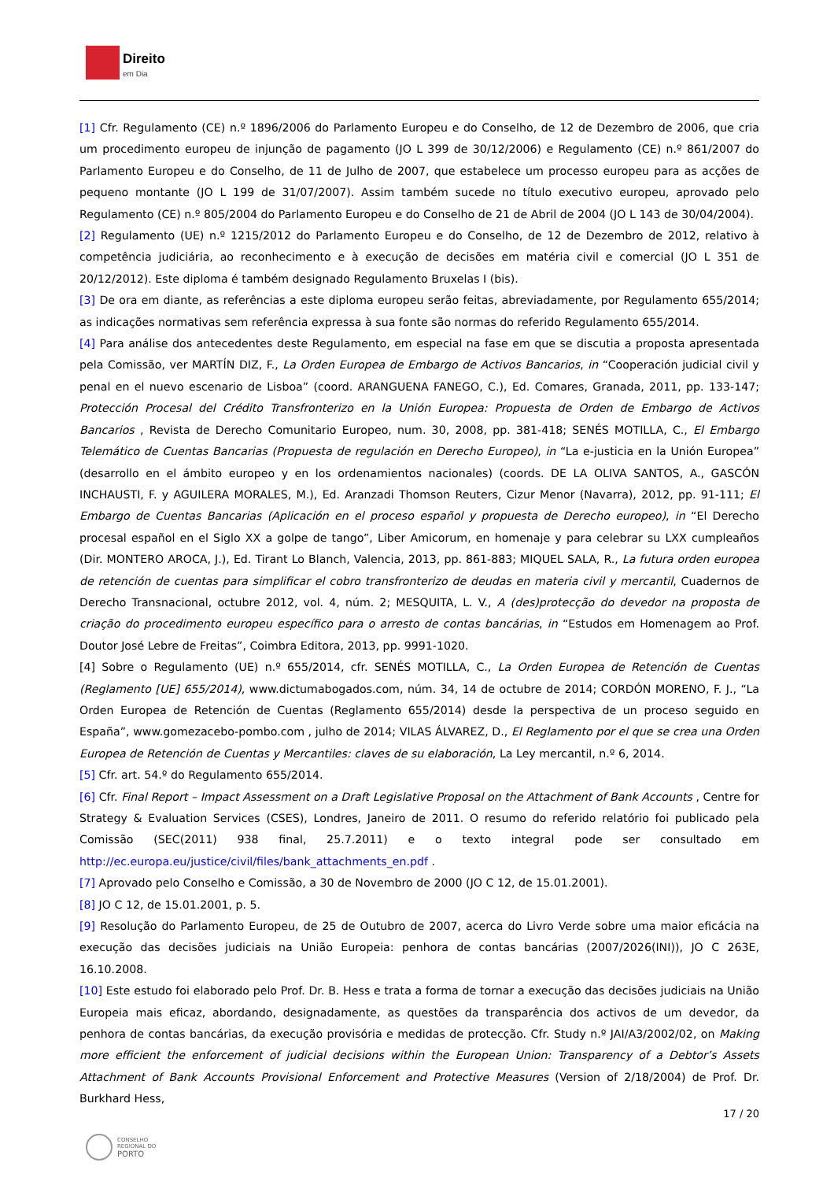Direito
em Dia
[1] Cfr. Regulamento (CE) n.º 1896/2006 do Parlamento Europeu e do Conselho, de 12 de Dezembro de 2006, que cria um procedimento europeu de injunção de pagamento (JO L 399 de 30/12/2006) e Regulamento (CE) n.º 861/2007 do Parlamento Europeu e do Conselho, de 11 de Julho de 2007, que estabelece um processo europeu para as acções de pequeno montante (JO L 199 de 31/07/2007). Assim também sucede no título executivo europeu, aprovado pelo Regulamento (CE) n.º 805/2004 do Parlamento Europeu e do Conselho de 21 de Abril de 2004 (JO L 143 de 30/04/2004).
[2] Regulamento (UE) n.º 1215/2012 do Parlamento Europeu e do Conselho, de 12 de Dezembro de 2012, relativo à competência judiciária, ao reconhecimento e à execução de decisões em matéria civil e comercial (JO L 351 de 20/12/2012). Este diploma é também designado Regulamento Bruxelas I (bis).
[3] De ora em diante, as referências a este diploma europeu serão feitas, abreviadamente, por Regulamento 655/2014; as indicações normativas sem referência expressa à sua fonte são normas do referido Regulamento 655/2014.
[4] Para análise dos antecedentes deste Regulamento, em especial na fase em que se discutia a proposta apresentada pela Comissão, ver MARTÍN DIZ, F., La Orden Europea de Embargo de Activos Bancarios, in “Cooperación judicial civil y penal en el nuevo escenario de Lisboa” (coord. ARANGUENA FANEGO, C.), Ed. Comares, Granada, 2011, pp. 133-147; Protección Procesal del Crédito Transfronterizo en la Unión Europea: Propuesta de Orden de Embargo de Activos Bancarios , Revista de Derecho Comunitario Europeo, num. 30, 2008, pp. 381-418; SENÉS MOTILLA, C., El Embargo Telemático de Cuentas Bancarias (Propuesta de regulación en Derecho Europeo), in “La e-justicia en la Unión Europea” (desarrollo en el ámbito europeo y en los ordenamientos nacionales) (coords. DE LA OLIVA SANTOS, A., GASCÓN INCHAUSTI, F. y AGUILERA MORALES, M.), Ed. Aranzadi Thomson Reuters, Cizur Menor (Navarra), 2012, pp. 91-111; El Embargo de Cuentas Bancarias (Aplicación en el proceso español y propuesta de Derecho europeo), in “El Derecho procesal español en el Siglo XX a golpe de tango”, Liber Amicorum, en homenaje y para celebrar su LXX cumpleaños (Dir. MONTERO AROCA, J.), Ed. Tirant Lo Blanch, Valencia, 2013, pp. 861-883; MIQUEL SALA, R., La futura orden europea de retención de cuentas para simplificar el cobro transfronterizo de deudas en materia civil y mercantil, Cuadernos de Derecho Transnacional, octubre 2012, vol. 4, núm. 2; MESQUITA, L. V., A (des)protecção do devedor na proposta de criação do procedimento europeu específico para o arresto de contas bancárias, in “Estudos em Homenagem ao Prof. Doutor José Lebre de Freitas”, Coimbra Editora, 2013, pp. 9991-1020.
[4] Sobre o Regulamento (UE) n.º 655/2014, cfr. SENÉS MOTILLA, C., La Orden Europea de Retención de Cuentas (Reglamento [UE] 655/2014), www.dictumabogados.com, núm. 34, 14 de octubre de 2014; CORDÓN MORENO, F. J., “La Orden Europea de Retención de Cuentas (Reglamento 655/2014) desde la perspectiva de un proceso seguido en España”, www.gomezacebo-pombo.com , julho de 2014; VILAS ÁLVAREZ, D., El Reglamento por el que se crea una Orden Europea de Retención de Cuentas y Mercantiles: claves de su elaboración, La Ley mercantil, n.º 6, 2014.
[5] Cfr. art. 54.º do Regulamento 655/2014.
[6] Cfr. Final Report – Impact Assessment on a Draft Legislative Proposal on the Attachment of Bank Accounts , Centre for Strategy & Evaluation Services (CSES), Londres, Janeiro de 2011. O resumo do referido relatório foi publicado pela Comissão (SEC(2011) 938 final, 25.7.2011) e o texto integral pode ser consultado em http://ec.europa.eu/justice/civil/files/bank_attachments_en.pdf .
[7] Aprovado pelo Conselho e Comissão, a 30 de Novembro de 2000 (JO C 12, de 15.01.2001).
[8] JO C 12, de 15.01.2001, p. 5.
[9] Resolução do Parlamento Europeu, de 25 de Outubro de 2007, acerca do Livro Verde sobre uma maior eficácia na execução das decisões judiciais na União Europeia: penhora de contas bancárias (2007/2026(INI)), JO C 263E, 16.10.2008.
[10] Este estudo foi elaborado pelo Prof. Dr. B. Hess e trata a forma de tornar a execução das decisões judiciais na União Europeia mais eficaz, abordando, designadamente, as questões da transparência dos activos de um devedor, da penhora de contas bancárias, da execução provisória e medidas de protecção. Cfr. Study n.º JAI/A3/2002/02, on Making more efficient the enforcement of judicial decisions within the European Union: Transparency of a Debtor’s Assets Attachment of Bank Accounts Provisional Enforcement and Protective Measures (Version of 2/18/2004) de Prof. Dr. Burkhard Hess,
17 / 20
CONSELHO
REGIONAL DO
PORTO